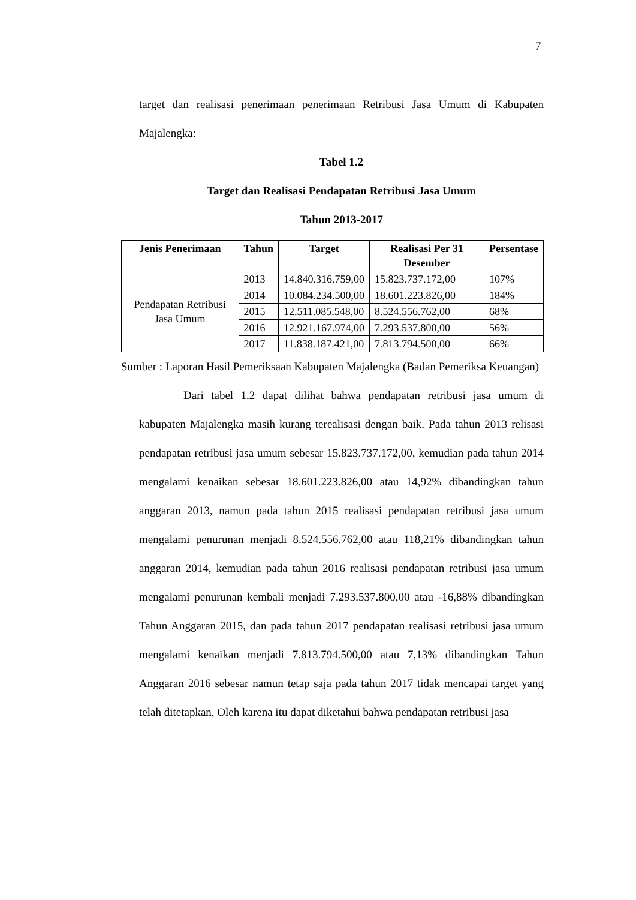7
target dan realisasi penerimaan penerimaan Retribusi Jasa Umum di Kabupaten Majalengka:
Tabel 1.2
Target dan Realisasi Pendapatan Retribusi Jasa Umum
Tahun 2013-2017
| Jenis Penerimaan | Tahun | Target | Realisasi Per 31 Desember | Persentase |
| --- | --- | --- | --- | --- |
| Pendapatan Retribusi Jasa Umum | 2013 | 14.840.316.759,00 | 15.823.737.172,00 | 107% |
| | 2014 | 10.084.234.500,00 | 18.601.223.826,00 | 184% |
| | 2015 | 12.511.085.548,00 | 8.524.556.762,00 | 68% |
| | 2016 | 12.921.167.974,00 | 7.293.537.800,00 | 56% |
| | 2017 | 11.838.187.421,00 | 7.813.794.500,00 | 66% |
Sumber : Laporan Hasil Pemeriksaan Kabupaten Majalengka (Badan Pemeriksa Keuangan)
Dari tabel 1.2 dapat dilihat bahwa pendapatan retribusi jasa umum di kabupaten Majalengka masih kurang terealisasi dengan baik. Pada tahun 2013 relisasi pendapatan retribusi jasa umum sebesar 15.823.737.172,00, kemudian pada tahun 2014 mengalami kenaikan sebesar 18.601.223.826,00 atau 14,92% dibandingkan tahun anggaran 2013, namun pada tahun 2015 realisasi pendapatan retribusi jasa umum mengalami penurunan menjadi 8.524.556.762,00 atau 118,21% dibandingkan tahun anggaran 2014, kemudian pada tahun 2016 realisasi pendapatan retribusi jasa umum mengalami penurunan kembali menjadi 7.293.537.800,00 atau -16,88% dibandingkan Tahun Anggaran 2015, dan pada tahun 2017 pendapatan realisasi retribusi jasa umum mengalami kenaikan menjadi 7.813.794.500,00 atau 7,13% dibandingkan Tahun Anggaran 2016 sebesar namun tetap saja pada tahun 2017 tidak mencapai target yang telah ditetapkan. Oleh karena itu dapat diketahui bahwa pendapatan retribusi jasa